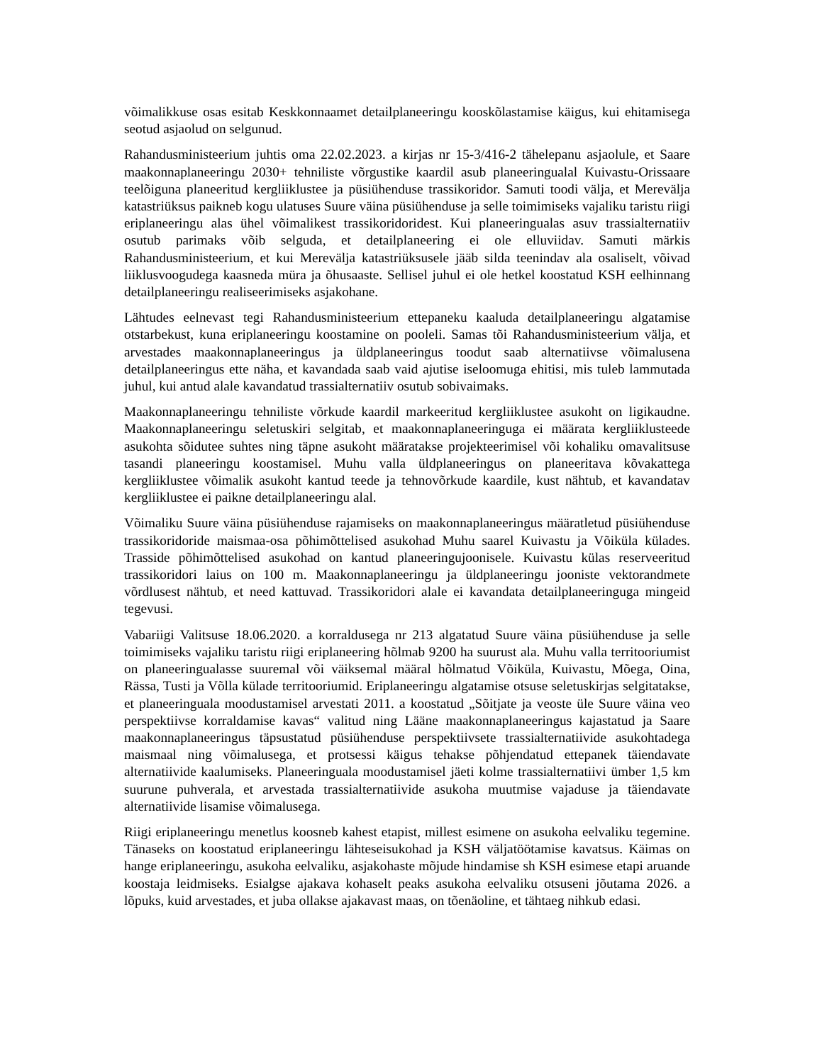võimalikkuse osas esitab Keskkonnaamet detailplaneeringu kooskõlastamise käigus, kui ehitamisega seotud asjaolud on selgunud.
Rahandusministeerium juhtis oma 22.02.2023. a kirjas nr 15-3/416-2 tähelepanu asjaolule, et Saare maakonnaplaneeringu 2030+ tehniliste võrgustike kaardil asub planeeringualal Kuivastu-Orissaare teelõiguna planeeritud kergliiklustee ja püsiühenduse trassikoridor. Samuti toodi välja, et Merevälja katastriüksus paikneb kogu ulatuses Suure väina püsiühenduse ja selle toimimiseks vajaliku taristu riigi eriplaneeringu alas ühel võimalikest trassikoridoridest. Kui planeeringualas asuv trassialternatiiv osutub parimaks võib selguda, et detailplaneering ei ole elluviidav. Samuti märkis Rahandusministeerium, et kui Merevälja katastriüksusele jääb silda teenindav ala osaliselt, võivad liiklusvoogudega kaasneda müra ja õhusaaste. Sellisel juhul ei ole hetkel koostatud KSH eelhinnang detailplaneeringu realiseerimiseks asjakohane.
Lähtudes eelnevast tegi Rahandusministeerium ettepaneku kaaluda detailplaneeringu algatamise otstarbekust, kuna eriplaneeringu koostamine on pooleli. Samas tõi Rahandusministeerium välja, et arvestades maakonnaplaneeringus ja üldplaneeringus toodut saab alternatiivse võimalusena detailplaneeringus ette näha, et kavandada saab vaid ajutise iseloomuga ehitisi, mis tuleb lammutada juhul, kui antud alale kavandatud trassialternatiiv osutub sobivaimaks.
Maakonnaplaneeringu tehniliste võrkude kaardil markeeritud kergliiklustee asukoht on ligikaudne. Maakonnaplaneeringu seletuskiri selgitab, et maakonnaplaneeringuga ei määrata kergliiklusteede asukohta sõidutee suhtes ning täpne asukoht määratakse projekteerimisel või kohaliku omavalitsuse tasandi planeeringu koostamisel. Muhu valla üldplaneeringus on planeeritava kõvakattega kergliiklustee võimalik asukoht kantud teede ja tehnovõrkude kaardile, kust nähtub, et kavandatav kergliiklustee ei paikne detailplaneeringu alal.
Võimaliku Suure väina püsiühenduse rajamiseks on maakonnaplaneeringus määratletud püsiühenduse trassikoridoride maismaa-osa põhimõttelised asukohad Muhu saarel Kuivastu ja Võiküla külades. Trasside põhimõttelised asukohad on kantud planeeringujoonisele. Kuivastu külas reserveeritud trassikoridori laius on 100 m. Maakonnaplaneeringu ja üldplaneeringu jooniste vektorandmete võrdlusest nähtub, et need kattuvad. Trassikoridori alale ei kavandata detailplaneeringuga mingeid tegevusi.
Vabariigi Valitsuse 18.06.2020. a korraldusega nr 213 algatatud Suure väina püsiühenduse ja selle toimimiseks vajaliku taristu riigi eriplaneering hõlmab 9200 ha suurust ala. Muhu valla territooriumist on planeeringualasse suuremal või väiksemal määral hõlmatud Võiküla, Kuivastu, Mõega, Oina, Rässa, Tusti ja Võlla külade territooriumid. Eriplaneeringu algatamise otsuse seletuskirjas selgitatakse, et planeeringuala moodustamisel arvestati 2011. a koostatud „Sõitjate ja veoste üle Suure väina veo perspektiivse korraldamise kavas“ valitud ning Lääne maakonnaplaneeringus kajastatud ja Saare maakonnaplaneeringus täpsustatud püsiühenduse perspektiivsete trassialternatiivide asukohtadega maismaal ning võimalusega, et protsessi käigus tehakse põhjendatud ettepanek täiendavate alternatiivide kaalumiseks. Planeeringuala moodustamisel jäeti kolme trassialternatiivi ümber 1,5 km suurune puhverala, et arvestada trassialternatiivide asukoha muutmise vajaduse ja täiendavate alternatiivide lisamise võimalusega.
Riigi eriplaneeringu menetlus koosneb kahest etapist, millest esimene on asukoha eelvaliku tegemine. Tänaseks on koostatud eriplaneeringu lähteseisukohad ja KSH väljatöötamise kavatsus. Käimas on hange eriplaneeringu, asukoha eelvaliku, asjakohaste mõjude hindamise sh KSH esimese etapi aruande koostaja leidmiseks. Esialgse ajakava kohaselt peaks asukoha eelvaliku otsuseni jõutama 2026. a lõpuks, kuid arvestades, et juba ollakse ajakavast maas, on tõenäoline, et tähtaeg nihkub edasi.